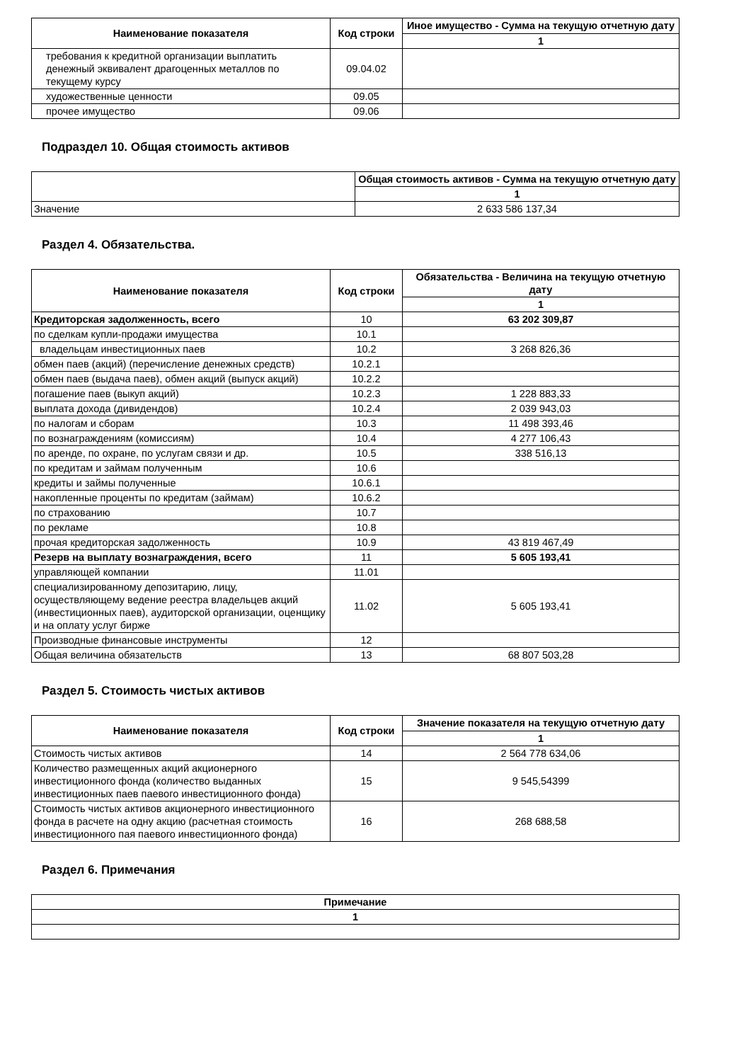| Наименование показателя | Код строки | Иное имущество - Сумма на текущую отчетную дату |
| --- | --- | --- |
| | | 1 |
| требования к кредитной организации выплатить денежный эквивалент драгоценных металлов по текущему курсу | 09.04.02 | |
| художественные ценности | 09.05 | |
| прочее имущество | 09.06 | |
Подраздел 10. Общая стоимость активов
| | Общая стоимость активов - Сумма на текущую отчетную дату |
| --- | --- |
| | 1 |
| Значение | 2 633 586 137,34 |
Раздел 4. Обязательства.
| Наименование показателя | Код строки | Обязательства - Величина на текущую отчетную дату |
| --- | --- | --- |
| | | 1 |
| Кредиторская задолженность, всего | 10 | 63 202 309,87 |
| по сделкам купли-продажи имущества | 10.1 | |
| владельцам инвестиционных паев | 10.2 | 3 268 826,36 |
| обмен паев (акций) (перечисление денежных средств) | 10.2.1 | |
| обмен паев (выдача паев), обмен акций (выпуск акций) | 10.2.2 | |
| погашение паев (выкуп акций) | 10.2.3 | 1 228 883,33 |
| выплата дохода (дивидендов) | 10.2.4 | 2 039 943,03 |
| по налогам и сборам | 10.3 | 11 498 393,46 |
| по вознаграждениям (комиссиям) | 10.4 | 4 277 106,43 |
| по аренде, по охране, по услугам связи и др. | 10.5 | 338 516,13 |
| по кредитам и займам полученным | 10.6 | |
| кредиты и займы полученные | 10.6.1 | |
| накопленные проценты по кредитам (займам) | 10.6.2 | |
| по страхованию | 10.7 | |
| по рекламе | 10.8 | |
| прочая кредиторская задолженность | 10.9 | 43 819 467,49 |
| Резерв на выплату вознаграждения, всего | 11 | 5 605 193,41 |
| управляющей компании | 11.01 | |
| специализированному депозитарию, лицу, осуществляющему ведение реестра владельцев акций (инвестиционных паев), аудиторской организации, оценщику и на оплату услуг бирже | 11.02 | 5 605 193,41 |
| Производные финансовые инструменты | 12 | |
| Общая величина обязательств | 13 | 68 807 503,28 |
Раздел 5. Стоимость чистых активов
| Наименование показателя | Код строки | Значение показателя на текущую отчетную дату |
| --- | --- | --- |
| | | 1 |
| Стоимость чистых активов | 14 | 2 564 778 634,06 |
| Количество размещенных акций акционерного инвестиционного фонда (количество выданных инвестиционных паев паевого инвестиционного фонда) | 15 | 9 545,54399 |
| Стоимость чистых активов акционерного инвестиционного фонда в расчете на одну акцию (расчетная стоимость инвестиционного пая паевого инвестиционного фонда) | 16 | 268 688,58 |
Раздел 6. Примечания
| Примечание |
| --- |
| 1 |